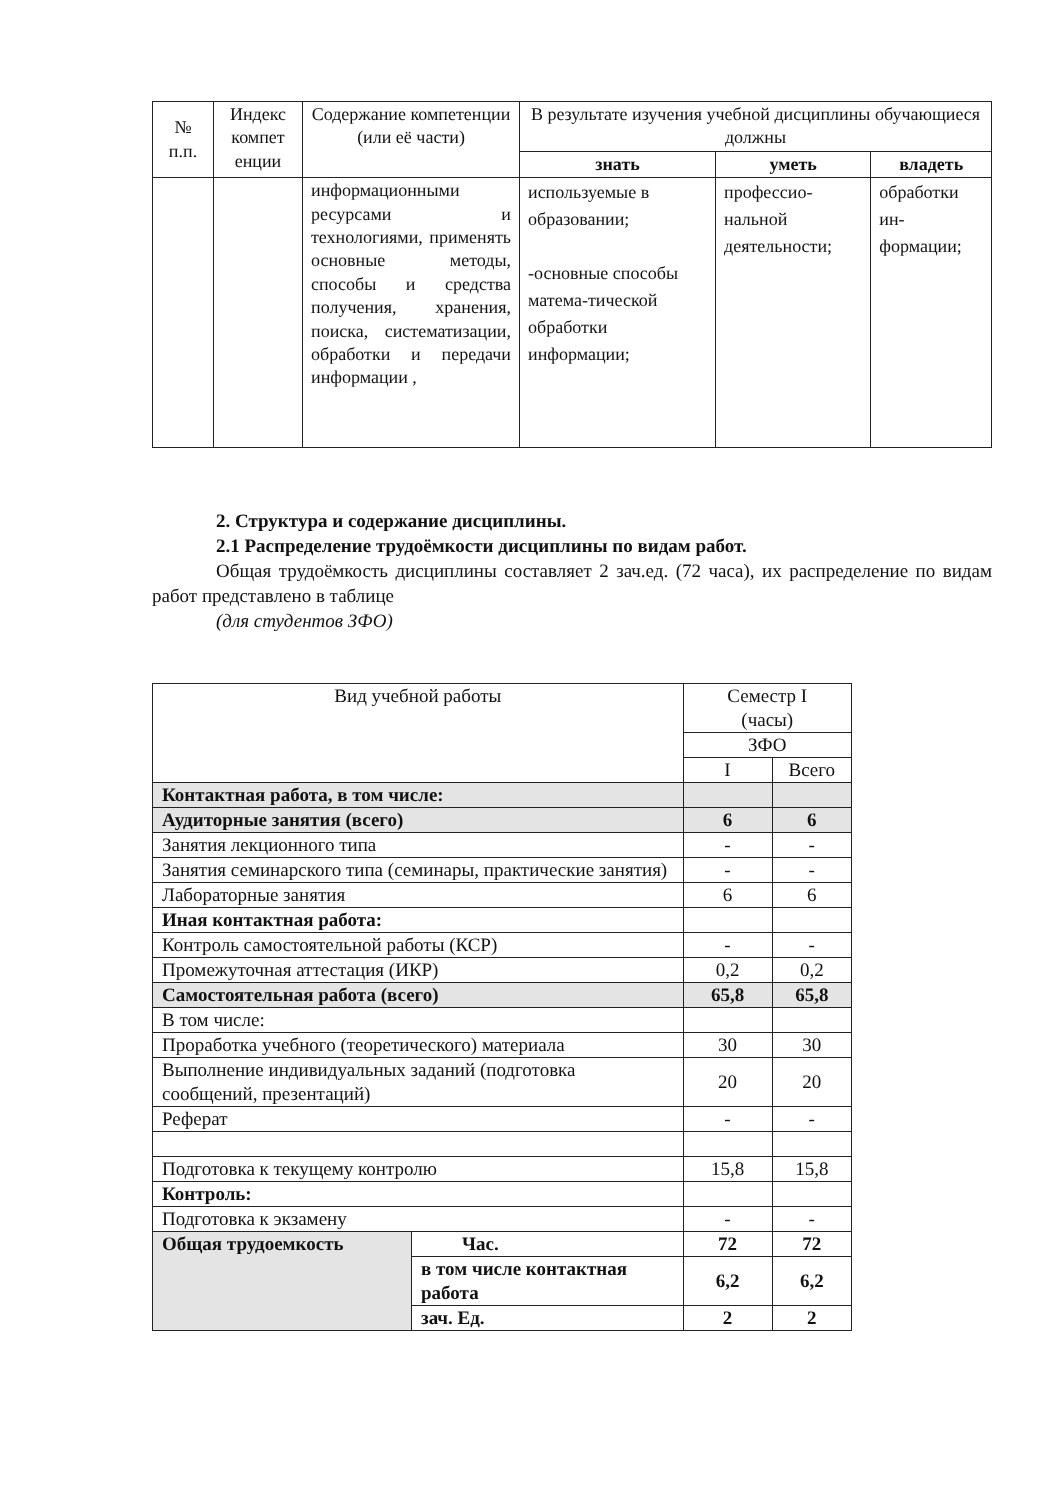| № п.п. | Индекс компет енции | Содержание компетенции (или её части) | В результате изучения учебной дисциплины обучающиеся должны | | |
| --- | --- | --- | --- | --- | --- |
| | | | знать | уметь | владеть |
| | | информационными ресурсами и технологиями, применять основные методы, способы и средства получения, хранения, поиска, систематизации, обработки и передачи информации , | используемые в образовании; -основные способы матема-тической обработки информации; | профессио-нальной деятельности; | обработки ин-формации; |
2. Структура и содержание дисциплины.
2.1 Распределение трудоёмкости дисциплины по видам работ.
Общая трудоёмкость дисциплины составляет 2 зач.ед. (72 часа), их распределение по видам работ представлено в таблице
(для студентов ЗФО)
| Вид учебной работы | | Семестр I (часы) | |
| | | ЗФО | |
| | | I | Всего |
| Контактная работа, в том числе: | | | |
| Аудиторные занятия (всего) | | 6 | 6 |
| Занятия лекционного типа | | - | - |
| Занятия семинарского типа (семинары, практические занятия) | | - | - |
| Лабораторные занятия | | 6 | 6 |
| Иная контактная работа: | | | |
| Контроль самостоятельной работы (КСР) | | - | - |
| Промежуточная аттестация (ИКР) | | 0,2 | 0,2 |
| Самостоятельная работа (всего) | | 65,8 | 65,8 |
| В том числе: | | | |
| Проработка учебного (теоретического) материала | | 30 | 30 |
| Выполнение индивидуальных заданий (подготовка сообщений, презентаций) | | 20 | 20 |
| Реферат | | - | - |
| Подготовка к текущему контролю | | 15,8 | 15,8 |
| Контроль: | | | |
| Подготовка к экзамену | | - | - |
| Общая трудоемкость | Час. | 72 | 72 |
| | в том числе контактная работа | 6,2 | 6,2 |
| | зач. Ед. | 2 | 2 |